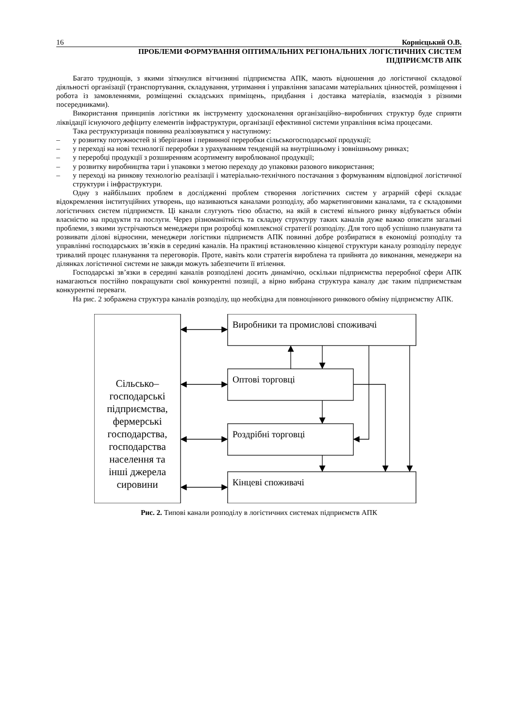16 Корнієцький О.В.
ПРОБЛЕМИ ФОРМУВАННЯ ОПТИМАЛЬНИХ РЕГІОНАЛЬНИХ ЛОГІСТИЧНИХ СИСТЕМ
ПІДПРИЄМСТВ АПК
Багато труднощів, з якими зіткнулися вітчизняні підприємства АПК, мають відношення до логістичної складової діяльності організації (транспортування, складування, утримання і управління запасами матеріальних цінностей, розміщення і робота із замовленнями, розміщенні складських приміщень, придбання і доставка матеріалів, взаємодія з різними посередниками).
Використання принципів логістики як інструменту удосконалення організаційно–виробничих структур буде сприяти ліквідації існуючого дефіциту елементів інфраструктури, організації ефективної системи управління всіма процесами.
Така реструктуризація повинна реалізовуватися у наступному:
– у розвитку потужностей зі зберігання і первинної переробки сільськогосподарської продукції;
– у переході на нові технології переробки з урахуванням тенденцій на внутрішньому і зовнішньому ринках;
– у переробці продукції з розширенням асортименту вироблюваної продукції;
– у розвитку виробництва тари і упаковки з метою переходу до упаковки разового використання;
– у переході на ринкову технологію реалізації і матеріально-технічного постачання з формуванням відповідної логістичної структури і інфраструктури.
Одну з найбільших проблем в дослідженні проблем створення логістичних систем у аграрній сфері складає відокремлення інституційних утворень, що називаються каналами розподілу, або маркетинговими каналами, та є складовими логістичних систем підприємств. Ці канали слугують тією областю, на якій в системі вільного ринку відбувається обмін власністю на продукти та послуги. Через різноманітність та складну структуру таких каналів дуже важко описати загальні проблеми, з якими зустрічаються менеджери при розробці комплексної стратегії розподілу. Для того щоб успішно планувати та розвивати ділові відносини, менеджери логістики підприємств АПК повинні добре розбиратися в економіці розподілу та управлінні господарських зв’язків в середині каналів. На практиці встановленню кінцевої структури каналу розподілу передує тривалий процес планування та переговорів. Проте, навіть коли стратегія вироблена та прийнята до виконання, менеджери на ділянках логістичної системи не завжди можуть забезпечити її втілення.
Господарські зв’язки в середині каналів розподілені досить динамічно, оскільки підприємства переробної сфери АПК намагаються постійно покращувати свої конкурентні позиції, а вірно вибрана структура каналу дає таким підприємствам конкурентні переваги.
На рис. 2 зображена структура каналів розподілу, що необхідна для повноцінного ринкового обміну підприємству АПК.
Виробники та промислові споживачі
Оптові торговці
Роздрібні торговці
Кінцеві споживачі
Сільсько–
господарські
підприємства,
фермерські
господарства,
господарства
населення та
інші джерела
сировини
Рис. 2. Типові канали розподілу в логістичних системах підприємств АПК